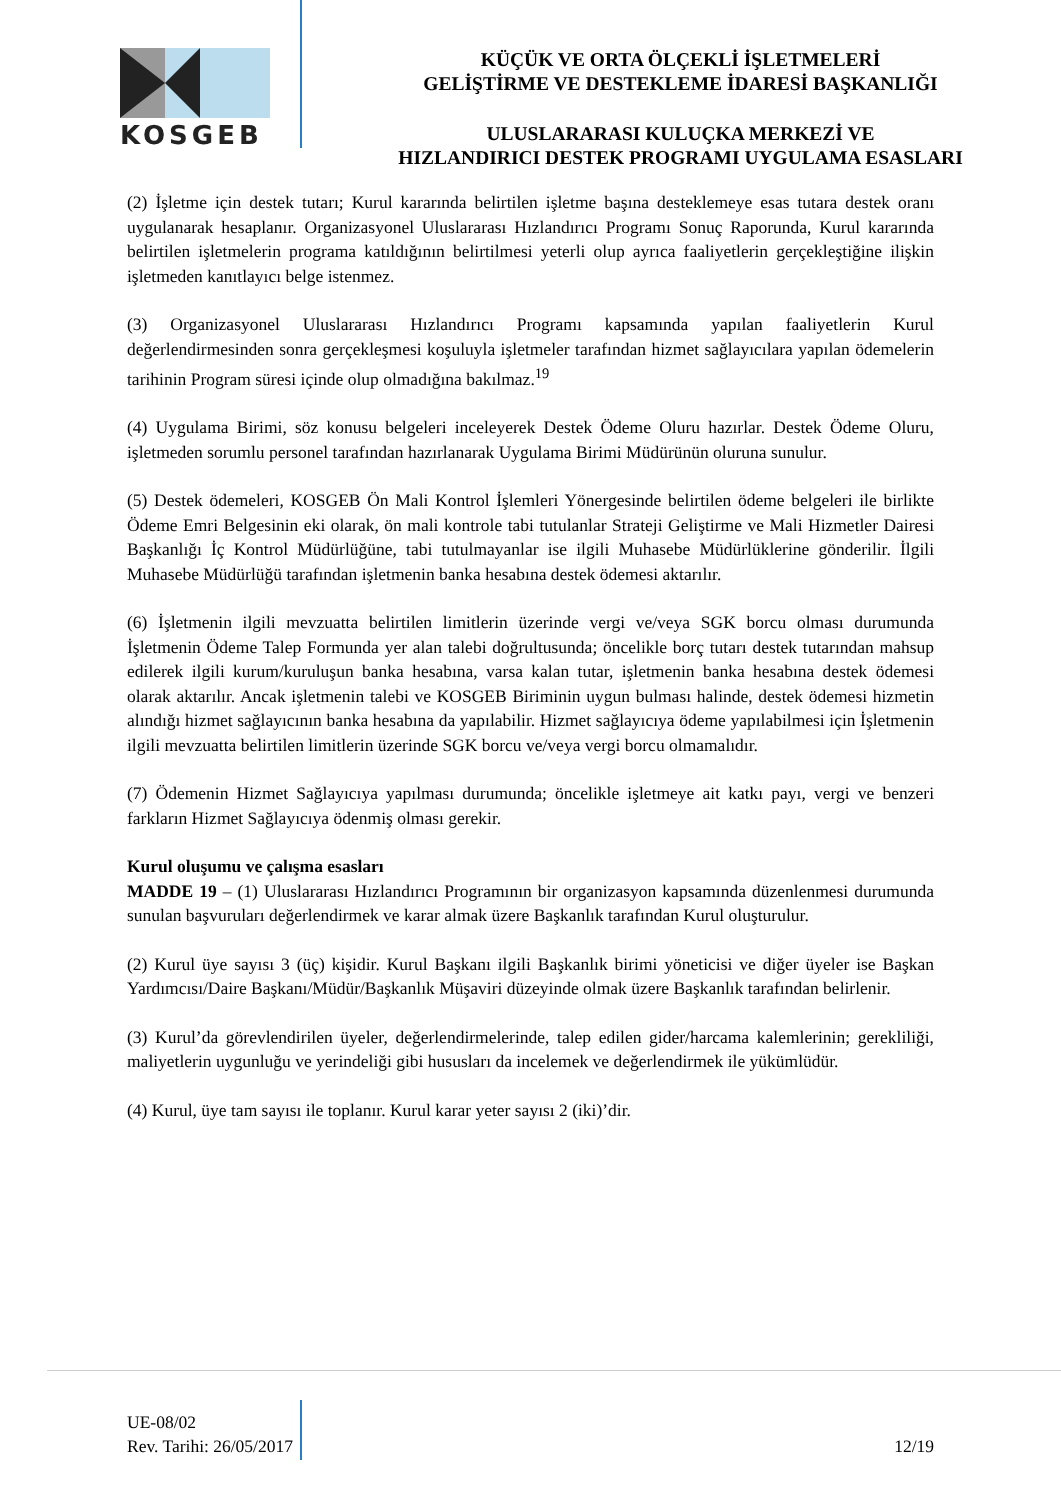KOSGEB
KÜÇÜK VE ORTA ÖLÇEKLİ İŞLETMELERİ
GELİŞTİRME VE DESTEKLEME İDARESİ BAŞKANLIĞI
ULUSLARARASI KULUÇKA MERKEZİ VE
HIZLANDIRICI DESTEK PROGRAMI UYGULAMA ESASLARI
(2) İşletme için destek tutarı; Kurul kararında belirtilen işletme başına desteklemeye esas tutara destek oranı uygulanarak hesaplanır. Organizasyonel Uluslararası Hızlandırıcı Programı Sonuç Raporunda, Kurul kararında belirtilen işletmelerin programa katıldığının belirtilmesi yeterli olup ayrıca faaliyetlerin gerçekleştiğine ilişkin işletmeden kanıtlayıcı belge istenmez.
(3) Organizasyonel Uluslararası Hızlandırıcı Programı kapsamında yapılan faaliyetlerin Kurul değerlendirmesinden sonra gerçekleşmesi koşuluyla işletmeler tarafından hizmet sağlayıcılara yapılan ödemelerin tarihinin Program süresi içinde olup olmadığına bakılmaz.<sup>19</sup>
(4) Uygulama Birimi, söz konusu belgeleri inceleyerek Destek Ödeme Oluru hazırlar. Destek Ödeme Oluru, işletmeden sorumlu personel tarafından hazırlanarak Uygulama Birimi Müdürünün oluruna sunulur.
(5) Destek ödemeleri, KOSGEB Ön Mali Kontrol İşlemleri Yönergesinde belirtilen ödeme belgeleri ile birlikte Ödeme Emri Belgesinin eki olarak, ön mali kontrole tabi tutulanlar Strateji Geliştirme ve Mali Hizmetler Dairesi Başkanlığı İç Kontrol Müdürlüğüne, tabi tutulmayanlar ise ilgili Muhasebe Müdürlüklerine gönderilir. İlgili Muhasebe Müdürlüğü tarafından işletmenin banka hesabına destek ödemesi aktarılır.
(6) İşletmenin ilgili mevzuatta belirtilen limitlerin üzerinde vergi ve/veya SGK borcu olması durumunda İşletmenin Ödeme Talep Formunda yer alan talebi doğrultusunda; öncelikle borç tutarı destek tutarından mahsup edilerek ilgili kurum/kuruluşun banka hesabına, varsa kalan tutar, işletmenin banka hesabına destek ödemesi olarak aktarılır. Ancak işletmenin talebi ve KOSGEB Biriminin uygun bulması halinde, destek ödemesi hizmetin alındığı hizmet sağlayıcının banka hesabına da yapılabilir. Hizmet sağlayıcıya ödeme yapılabilmesi için İşletmenin ilgili mevzuatta belirtilen limitlerin üzerinde SGK borcu ve/veya vergi borcu olmamalıdır.
(7) Ödemenin Hizmet Sağlayıcıya yapılması durumunda; öncelikle işletmeye ait katkı payı, vergi ve benzeri farkların Hizmet Sağlayıcıya ödenmiş olması gerekir.
Kurul oluşumu ve çalışma esasları
MADDE 19 – (1) Uluslararası Hızlandırıcı Programının bir organizasyon kapsamında düzenlenmesi durumunda sunulan başvuruları değerlendirmek ve karar almak üzere Başkanlık tarafından Kurul oluşturulur.
(2) Kurul üye sayısı 3 (üç) kişidir. Kurul Başkanı ilgili Başkanlık birimi yöneticisi ve diğer üyeler ise Başkan Yardımcısı/Daire Başkanı/Müdür/Başkanlık Müşaviri düzeyinde olmak üzere Başkanlık tarafından belirlenir.
(3) Kurul’da görevlendirilen üyeler, değerlendirmelerinde, talep edilen gider/harcama kalemlerinin; gerekliliği, maliyetlerin uygunluğu ve yerindeliği gibi hususları da incelemek ve değerlendirmek ile yükümlüdür.
(4) Kurul, üye tam sayısı ile toplanır. Kurul karar yeter sayısı 2 (iki)’dir.
UE-08/02
Rev. Tarihi: 26/05/2017
12/19